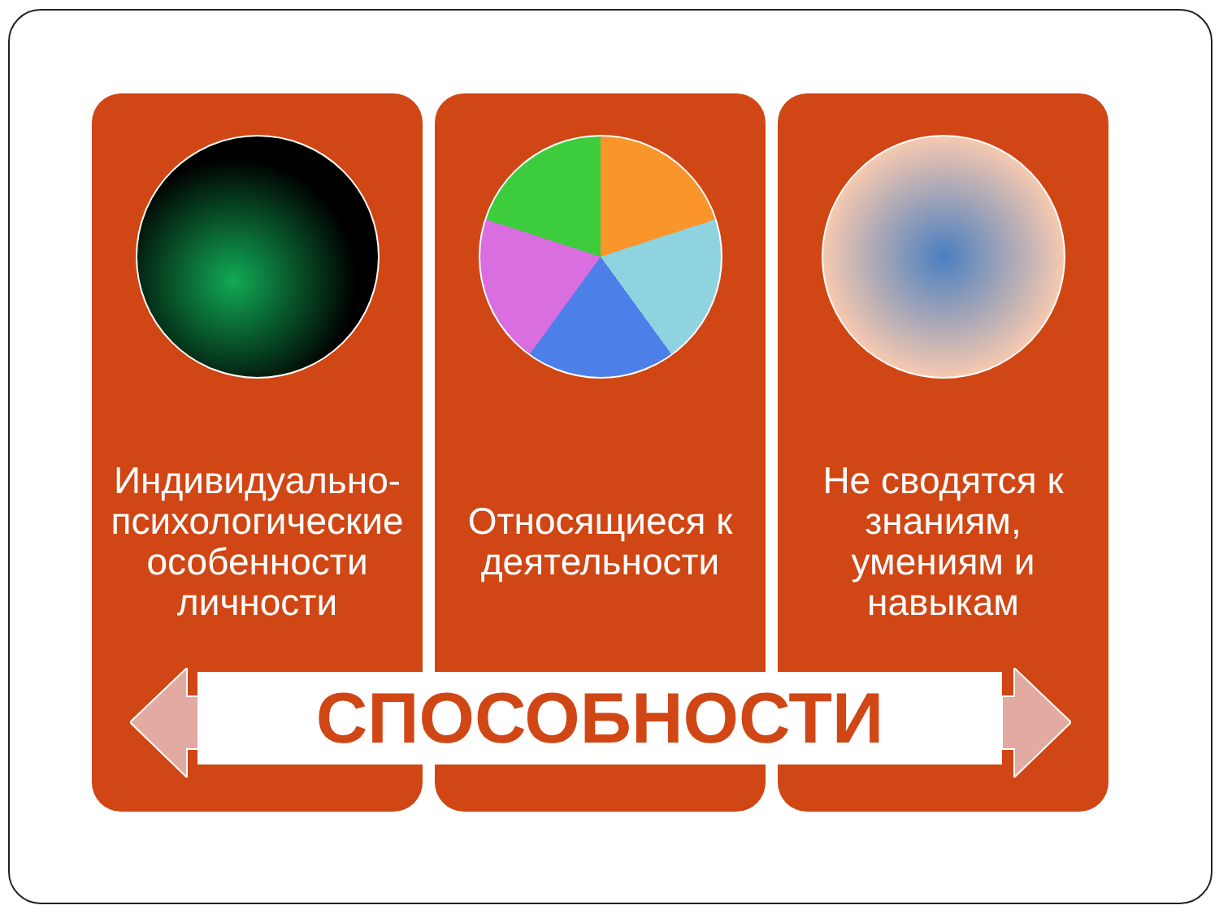Индивидуально-психологические особенности личности
Относящиеся к деятельности Не сводятся к знаниям, умениям и навыкам
СПОСОБНОСТИ